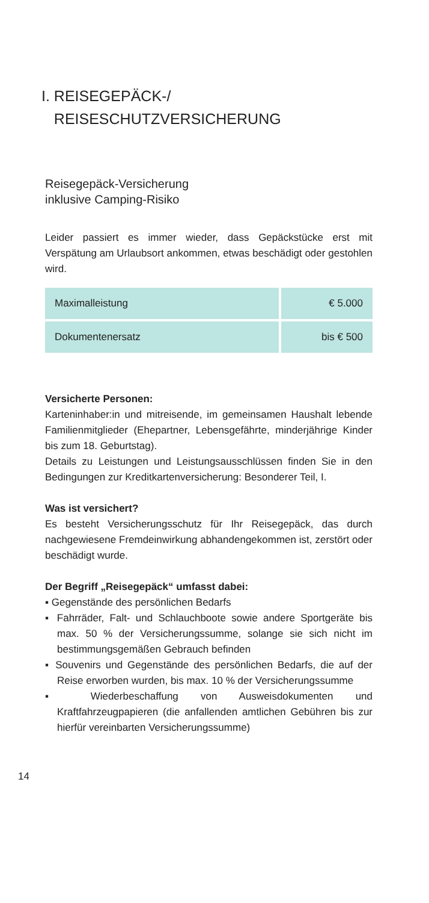I. REISEGEPÄCK-/
REISESCHUTZVERSICHERUNG
Reisegepäck-Versicherung
inklusive Camping-Risiko
Leider passiert es immer wieder, dass Gepäckstücke erst mit Verspätung am Urlaubsort ankommen, etwas beschädigt oder gestohlen wird.
| Maximalleistung | € 5.000 |
| Dokumentenersatz | bis € 500 |
Versicherte Personen:
Karteninhaber:in und mitreisende, im gemeinsamen Haushalt lebende Familienmitglieder (Ehepartner, Lebensgefährte, minderjährige Kinder bis zum 18. Geburtstag).
Details zu Leistungen und Leistungsausschlüssen finden Sie in den Bedingungen zur Kreditkartenversicherung: Besonderer Teil, I.
Was ist versichert?
Es besteht Versicherungsschutz für Ihr Reisegepäck, das durch nachgewiesene Fremdeinwirkung abhandengekommen ist, zerstört oder beschädigt wurde.
Der Begriff „Reisegepäck“ umfasst dabei:
▪ Gegenstände des persönlichen Bedarfs
▪ Fahrräder, Falt- und Schlauchboote sowie andere Sportgeräte bis max. 50 % der Versicherungssumme, solange sie sich nicht im bestimmungsgemäßen Gebrauch befinden
▪ Souvenirs und Gegenstände des persönlichen Bedarfs, die auf der Reise erworben wurden, bis max. 10 % der Versicherungssumme
▪ Wiederbeschaffung von Ausweisdokumenten und Kraftfahrzeugpapieren (die anfallenden amtlichen Gebühren bis zur hierfür vereinbarten Versicherungssumme)
14